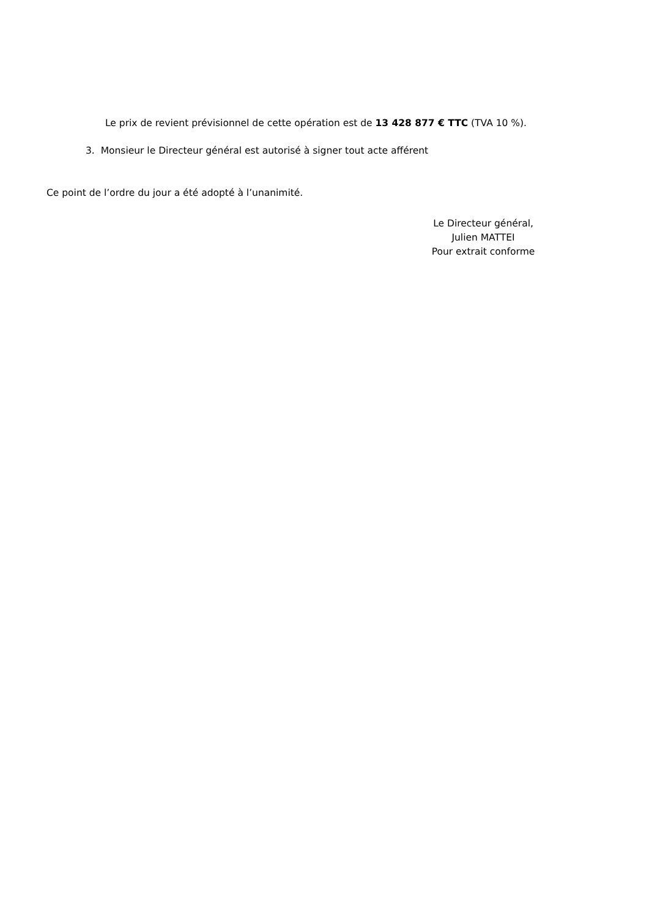Le prix de revient prévisionnel de cette opération est de 13 428 877 € TTC (TVA 10 %).
3. Monsieur le Directeur général est autorisé à signer tout acte afférent
Ce point de l’ordre du jour a été adopté à l’unanimité.
Le Directeur général,
Julien MATTEI
Pour extrait conforme